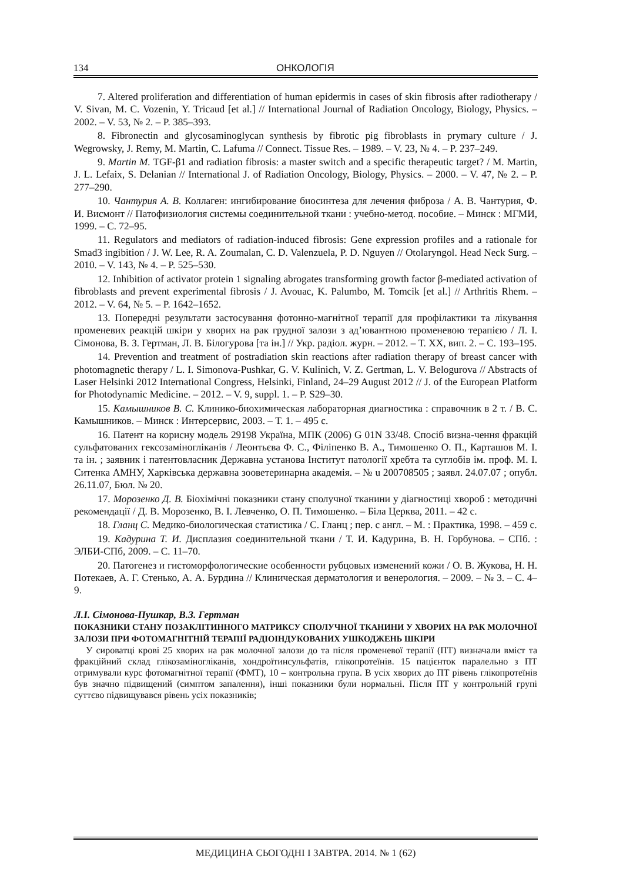134 ОНКОЛОГІЯ
7. Altered proliferation and differentiation of human epidermis in cases of skin fibrosis after radiotherapy / V. Sivan, M. C. Vozenin, Y. Tricaud [et al.] // International Journal of Radiation Oncology, Biology, Physics. – 2002. – V. 53, № 2. – P. 385–393.
8. Fibronectin and glycosaminoglycan synthesis by fibrotic pig fibroblasts in prymary culture / J. Wegrowsky, J. Remy, M. Martin, C. Lafuma // Connect. Tissue Res. – 1989. – V. 23, № 4. – P. 237–249.
9. Martin M. TGF-β1 and radiation fibrosis: a master switch and a specific therapeutic target? / M. Martin, J. L. Lefaix, S. Delanian // International J. of Radiation Oncology, Biology, Physics. – 2000. – V. 47, № 2. – P. 277–290.
10. Чантурия А. В. Коллаген: ингибирование биосинтеза для лечения фиброза / А. В. Чантурия, Ф. И. Висмонт // Патофизиология системы соединительной ткани : учебно-метод. пособие. – Минск : МГМИ, 1999. – С. 72–95.
11. Regulators and mediators of radiation-induced fibrosis: Gene expression profiles and a rationale for Smad3 ingibition / J. W. Lee, R. A. Zoumalan, C. D. Valenzuela, P. D. Nguyen // Otolaryngol. Head Neck Surg. – 2010. – V. 143, № 4. – P. 525–530.
12. Inhibition of activator protein 1 signaling abrogates transforming growth factor β-mediated activation of fibroblasts and prevent experimental fibrosis / J. Avouac, K. Palumbo, M. Tomcik [et al.] // Arthritis Rhem. – 2012. – V. 64, № 5. – P. 1642–1652.
13. Попередні результати застосування фотонно-магнітної терапії для профілактики та лікування променевих реакцій шкіри у хворих на рак грудної залози з ад’ювантною променевою терапією / Л. І. Сімонова, В. З. Гертман, Л. В. Білогурова [та ін.] // Укр. радіол. журн. – 2012. – Т. XX, вип. 2. – С. 193–195.
14. Prevention and treatment of postradiation skin reactions after radiation therapy of breast cancer with photomagnetic therapy / L. I. Simonova-Pushkar, G. V. Kulinich, V. Z. Gertman, L. V. Belogurova // Abstracts of Laser Helsinki 2012 International Congress, Helsinki, Finland, 24–29 August 2012 // J. of the European Platform for Photodynamic Medicine. – 2012. – V. 9, suppl. 1. – P. S29–30.
15. Камышников В. С. Клинико-биохимическая лабораторная диагностика : справочник в 2 т. / В. С. Камышников. – Минск : Интерсервис, 2003. – Т. 1. – 495 с.
16. Патент на корисну модель 29198 Україна, МПК (2006) G 01N 33/48. Спосіб визна-чення фракцій сульфатованих гексозаміногліканів / Леонтьєва Ф. С., Філіпенко В. А., Тимошенко О. П., Карташов М. І. та ін. ; заявник і патентовласник Державна установа Інститут патології хребта та суглобів ім. проф. М. І. Ситенка АМНУ, Харківська державна зооветеринарна академія. – № u 200708505 ; заявл. 24.07.07 ; опубл. 26.11.07, Бюл. № 20.
17. Морозенко Д. В. Біохімічні показники стану сполучної тканини у діагностиці хвороб : методичні рекомендації / Д. В. Морозенко, В. І. Левченко, О. П. Тимошенко. – Біла Церква, 2011. – 42 с.
18. Гланц С. Медико-биологическая статистика / С. Гланц ; пер. с англ. – М. : Практика, 1998. – 459 с.
19. Кадурина Т. И. Дисплазия соединительной ткани / Т. И. Кадурина, В. Н. Горбунова. – СПб. : ЭЛБИ-СПб, 2009. – С. 11–70.
20. Патогенез и гистоморфологические особенности рубцовых изменений кожи / О. В. Жукова, Н. Н. Потекаев, А. Г. Стенько, А. А. Бурдина // Клиническая дерматология и венерология. – 2009. – № 3. – С. 4–9.
Л.І. Сімонова-Пушкар, В.З. Гертман
ПОКАЗНИКИ СТАНУ ПОЗАКЛІТИННОГО МАТРИКСУ СПОЛУЧНОЇ ТКАНИНИ У ХВОРИХ НА РАК МОЛОЧНОЇ ЗАЛОЗИ ПРИ ФОТОМАГНІТНІЙ ТЕРАПІЇ РАДІОІНДУКОВАНИХ УШКОДЖЕНЬ ШКІРИ
У сироватці крові 25 хворих на рак молочної залози до та після променевої терапії (ПТ) визначали вміст та фракційний склад глікозаміногліканів, хондроїтинсульфатів, глікопротеїнів. 15 пацієнток паралельно з ПТ отримували курс фотомагнітної терапії (ФМТ), 10 – контрольна група. В усіх хворих до ПТ рівень глікопротеїнів був значно підвищений (симптом запалення), інші показники були нормальні. Після ПТ у контрольній групі суттєво підвищувався рівень усіх показників;
МЕДИЦИНА СЬОГОДНІ І ЗАВТРА. 2014. № 1 (62)